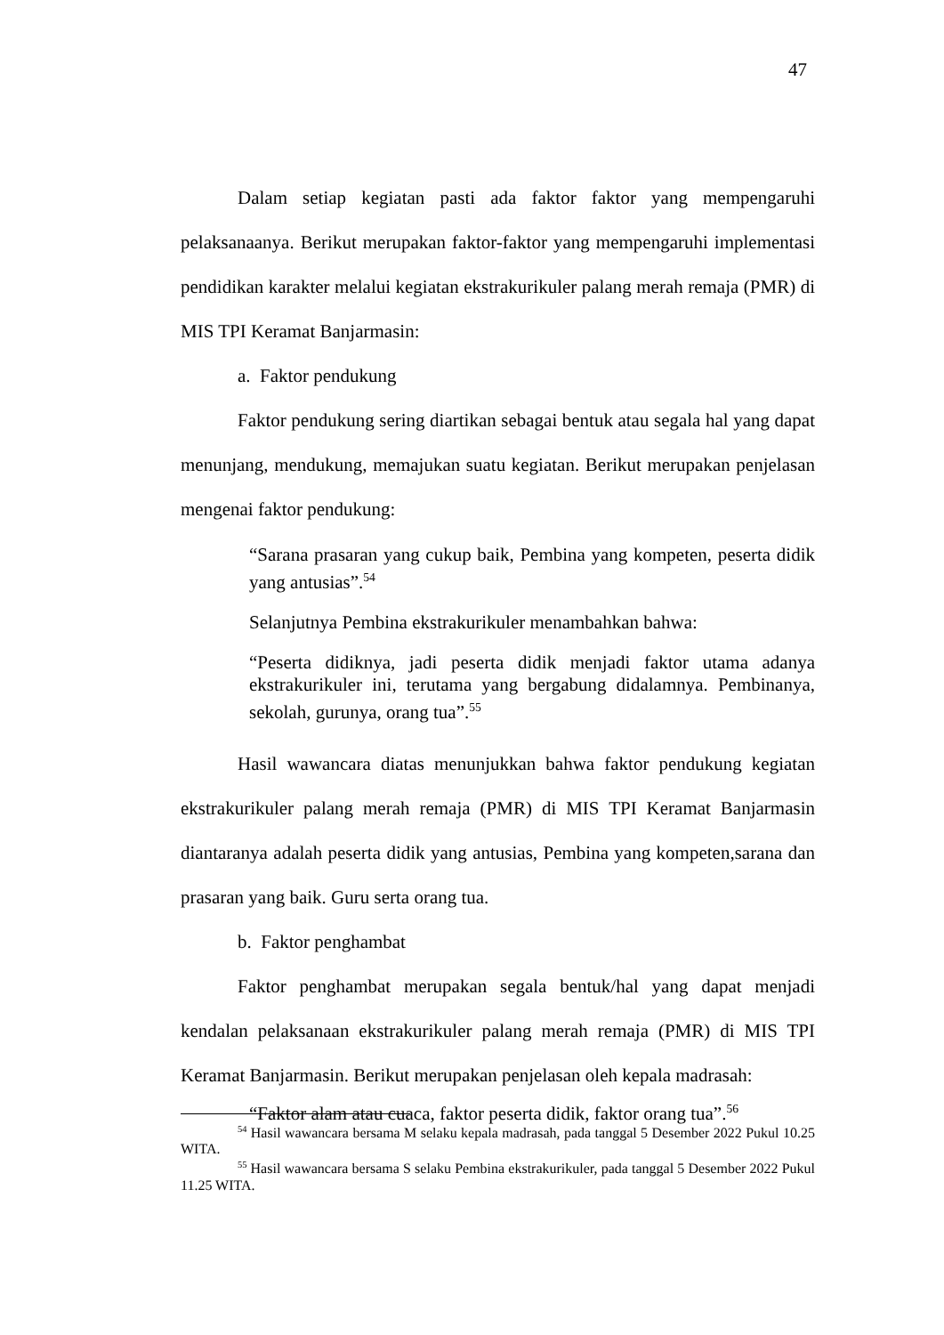47
Dalam setiap kegiatan pasti ada faktor faktor yang mempengaruhi pelaksanaanya. Berikut merupakan faktor-faktor yang mempengaruhi implementasi pendidikan karakter melalui kegiatan ekstrakurikuler palang merah remaja (PMR) di MIS TPI Keramat Banjarmasin:
a. Faktor pendukung
Faktor pendukung sering diartikan sebagai bentuk atau segala hal yang dapat menunjang, mendukung, memajukan suatu kegiatan. Berikut merupakan penjelasan mengenai faktor pendukung:
“Sarana prasaran yang cukup baik, Pembina yang kompeten, peserta didik yang antusias”.<sup>54</sup>
Selanjutnya Pembina ekstrakurikuler menambahkan bahwa:
“Peserta didiknya, jadi peserta didik menjadi faktor utama adanya ekstrakurikuler ini, terutama yang bergabung didalamnya. Pembinanya, sekolah, gurunya, orang tua”.<sup>55</sup>
Hasil wawancara diatas menunjukkan bahwa faktor pendukung kegiatan ekstrakurikuler palang merah remaja (PMR) di MIS TPI Keramat Banjarmasin diantaranya adalah peserta didik yang antusias, Pembina yang kompeten,sarana dan prasaran yang baik. Guru serta orang tua.
b. Faktor penghambat
Faktor penghambat merupakan segala bentuk/hal yang dapat menjadi kendalan pelaksanaan ekstrakurikuler palang merah remaja (PMR) di MIS TPI Keramat Banjarmasin. Berikut merupakan penjelasan oleh kepala madrasah:
“Faktor alam atau cuaca, faktor peserta didik, faktor orang tua”.<sup>56</sup>
<sup>54</sup> Hasil wawancara bersama M selaku kepala madrasah, pada tanggal 5 Desember 2022 Pukul 10.25 WITA.
<sup>55</sup> Hasil wawancara bersama S selaku Pembina ekstrakurikuler, pada tanggal 5 Desember 2022 Pukul 11.25 WITA.